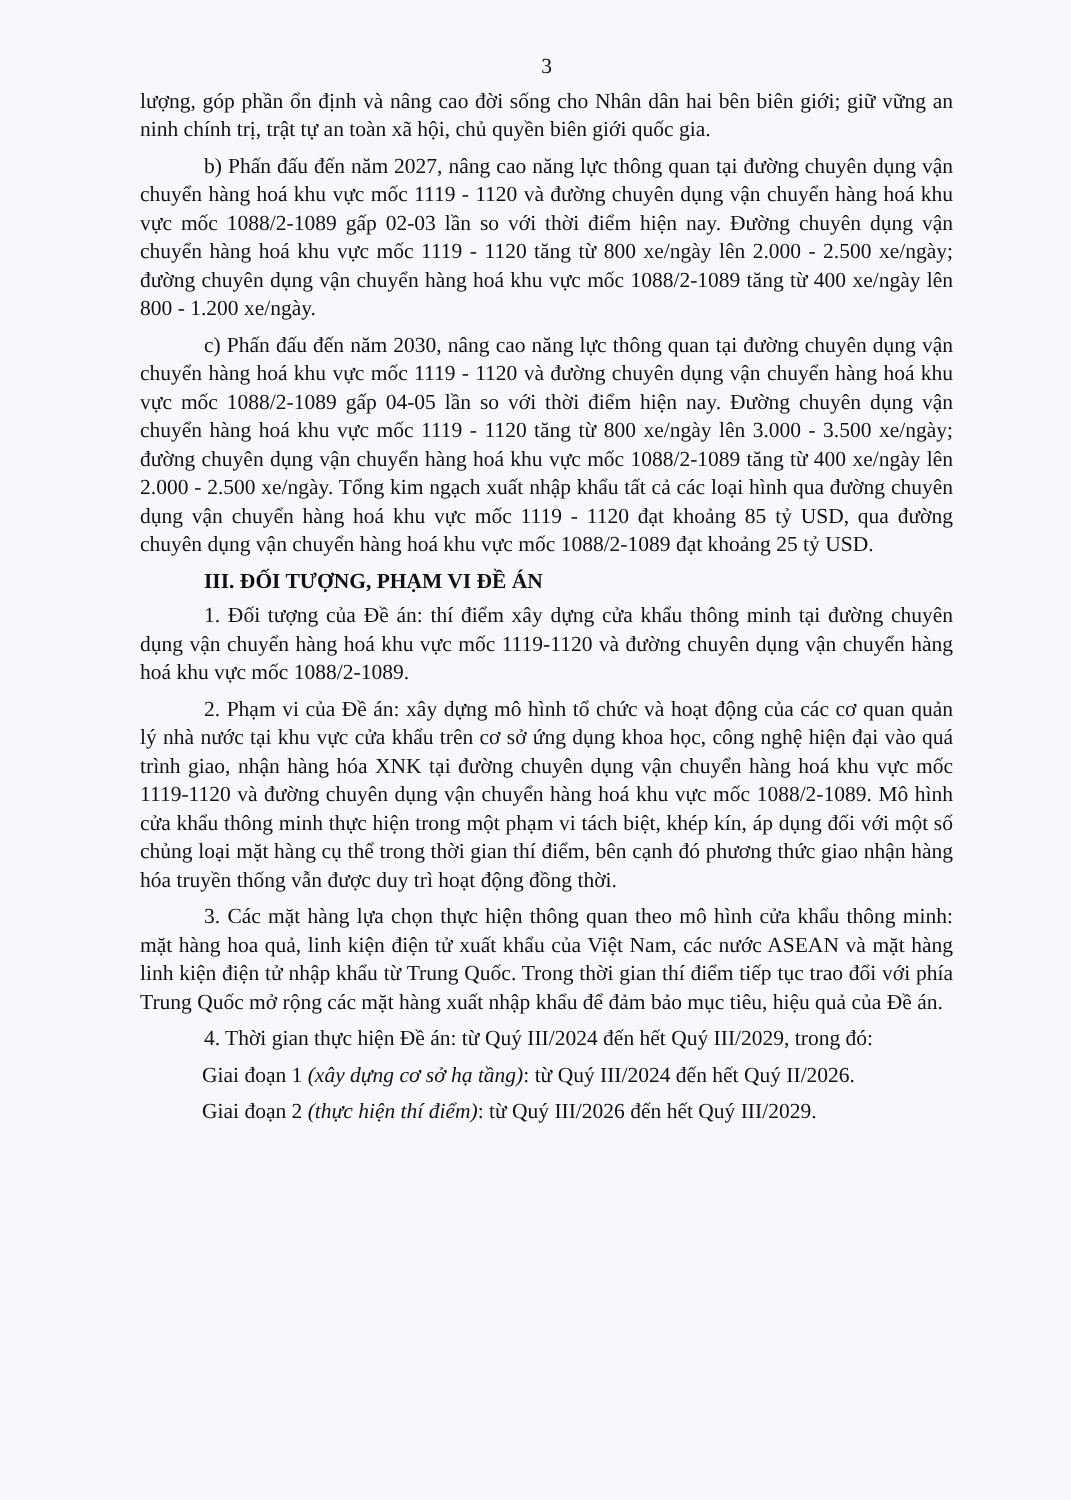3
lượng, góp phần ổn định và nâng cao đời sống cho Nhân dân hai bên biên giới; giữ vững an ninh chính trị, trật tự an toàn xã hội, chủ quyền biên giới quốc gia.
b) Phấn đấu đến năm 2027, nâng cao năng lực thông quan tại đường chuyên dụng vận chuyển hàng hoá khu vực mốc 1119 - 1120 và đường chuyên dụng vận chuyển hàng hoá khu vực mốc 1088/2-1089 gấp 02-03 lần so với thời điểm hiện nay. Đường chuyên dụng vận chuyển hàng hoá khu vực mốc 1119 - 1120 tăng từ 800 xe/ngày lên 2.000 - 2.500 xe/ngày; đường chuyên dụng vận chuyển hàng hoá khu vực mốc 1088/2-1089 tăng từ 400 xe/ngày lên 800 - 1.200 xe/ngày.
c) Phấn đấu đến năm 2030, nâng cao năng lực thông quan tại đường chuyên dụng vận chuyển hàng hoá khu vực mốc 1119 - 1120 và đường chuyên dụng vận chuyển hàng hoá khu vực mốc 1088/2-1089 gấp 04-05 lần so với thời điểm hiện nay. Đường chuyên dụng vận chuyển hàng hoá khu vực mốc 1119 - 1120 tăng từ 800 xe/ngày lên 3.000 - 3.500 xe/ngày; đường chuyên dụng vận chuyển hàng hoá khu vực mốc 1088/2-1089 tăng từ 400 xe/ngày lên 2.000 - 2.500 xe/ngày. Tổng kim ngạch xuất nhập khẩu tất cả các loại hình qua đường chuyên dụng vận chuyển hàng hoá khu vực mốc 1119 - 1120 đạt khoảng 85 tỷ USD, qua đường chuyên dụng vận chuyển hàng hoá khu vực mốc 1088/2-1089 đạt khoảng 25 tỷ USD.
III. ĐỐI TƯỢNG, PHẠM VI ĐỀ ÁN
1. Đối tượng của Đề án: thí điểm xây dựng cửa khẩu thông minh tại đường chuyên dụng vận chuyển hàng hoá khu vực mốc 1119-1120 và đường chuyên dụng vận chuyển hàng hoá khu vực mốc 1088/2-1089.
2. Phạm vi của Đề án: xây dựng mô hình tổ chức và hoạt động của các cơ quan quản lý nhà nước tại khu vực cửa khẩu trên cơ sở ứng dụng khoa học, công nghệ hiện đại vào quá trình giao, nhận hàng hóa XNK tại đường chuyên dụng vận chuyển hàng hoá khu vực mốc 1119-1120 và đường chuyên dụng vận chuyển hàng hoá khu vực mốc 1088/2-1089. Mô hình cửa khẩu thông minh thực hiện trong một phạm vi tách biệt, khép kín, áp dụng đối với một số chủng loại mặt hàng cụ thể trong thời gian thí điểm, bên cạnh đó phương thức giao nhận hàng hóa truyền thống vẫn được duy trì hoạt động đồng thời.
3. Các mặt hàng lựa chọn thực hiện thông quan theo mô hình cửa khẩu thông minh: mặt hàng hoa quả, linh kiện điện tử xuất khẩu của Việt Nam, các nước ASEAN và mặt hàng linh kiện điện tử nhập khẩu từ Trung Quốc. Trong thời gian thí điểm tiếp tục trao đổi với phía Trung Quốc mở rộng các mặt hàng xuất nhập khẩu để đảm bảo mục tiêu, hiệu quả của Đề án.
4. Thời gian thực hiện Đề án: từ Quý III/2024 đến hết Quý III/2029, trong đó:
Giai đoạn 1 (xây dựng cơ sở hạ tầng): từ Quý III/2024 đến hết Quý II/2026.
Giai đoạn 2 (thực hiện thí điểm): từ Quý III/2026 đến hết Quý III/2029.